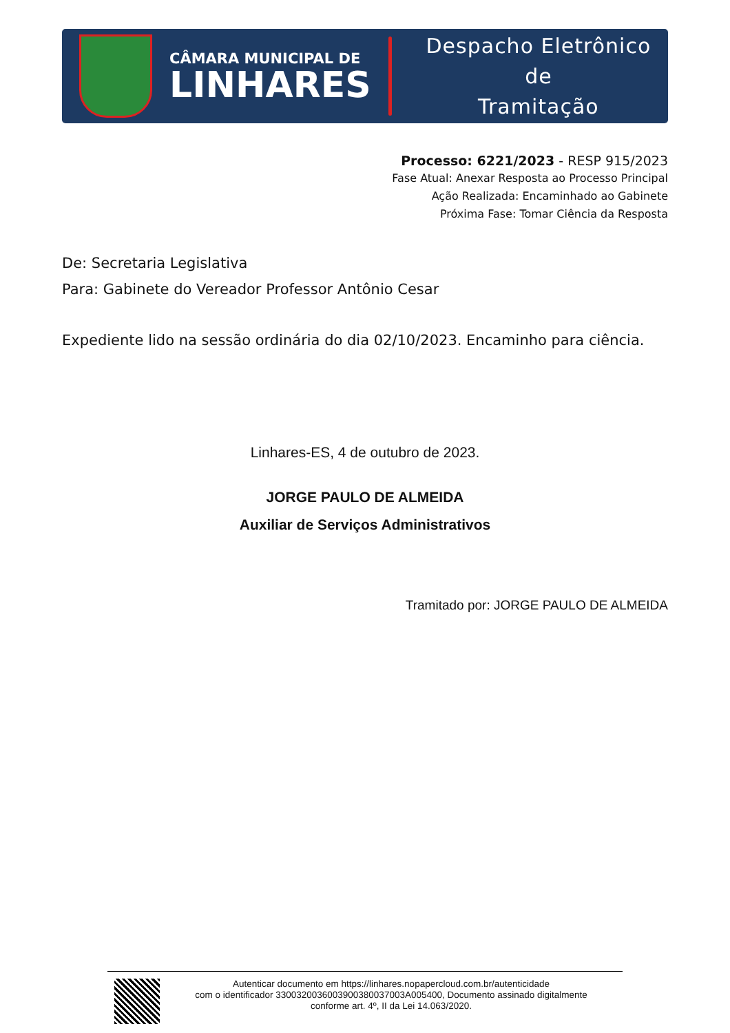CÂMARA MUNICIPAL DE
LINHARES
Despacho Eletrônico de
Tramitação
Processo: 6221/2023 - RESP 915/2023
Fase Atual: Anexar Resposta ao Processo Principal
Ação Realizada: Encaminhado ao Gabinete
Próxima Fase: Tomar Ciência da Resposta
De: Secretaria Legislativa
Para: Gabinete do Vereador Professor Antônio Cesar
Expediente lido na sessão ordinária do dia 02/10/2023. Encaminho para ciência.
Linhares-ES, 4 de outubro de 2023.
JORGE PAULO DE ALMEIDA
Auxiliar de Serviços Administrativos
Tramitado por: JORGE PAULO DE ALMEIDA
Autenticar documento em https://linhares.nopapercloud.com.br/autenticidade
com o identificador 3300320036003900380037003A005400, Documento assinado digitalmente
conforme art. 4º, II da Lei 14.063/2020.